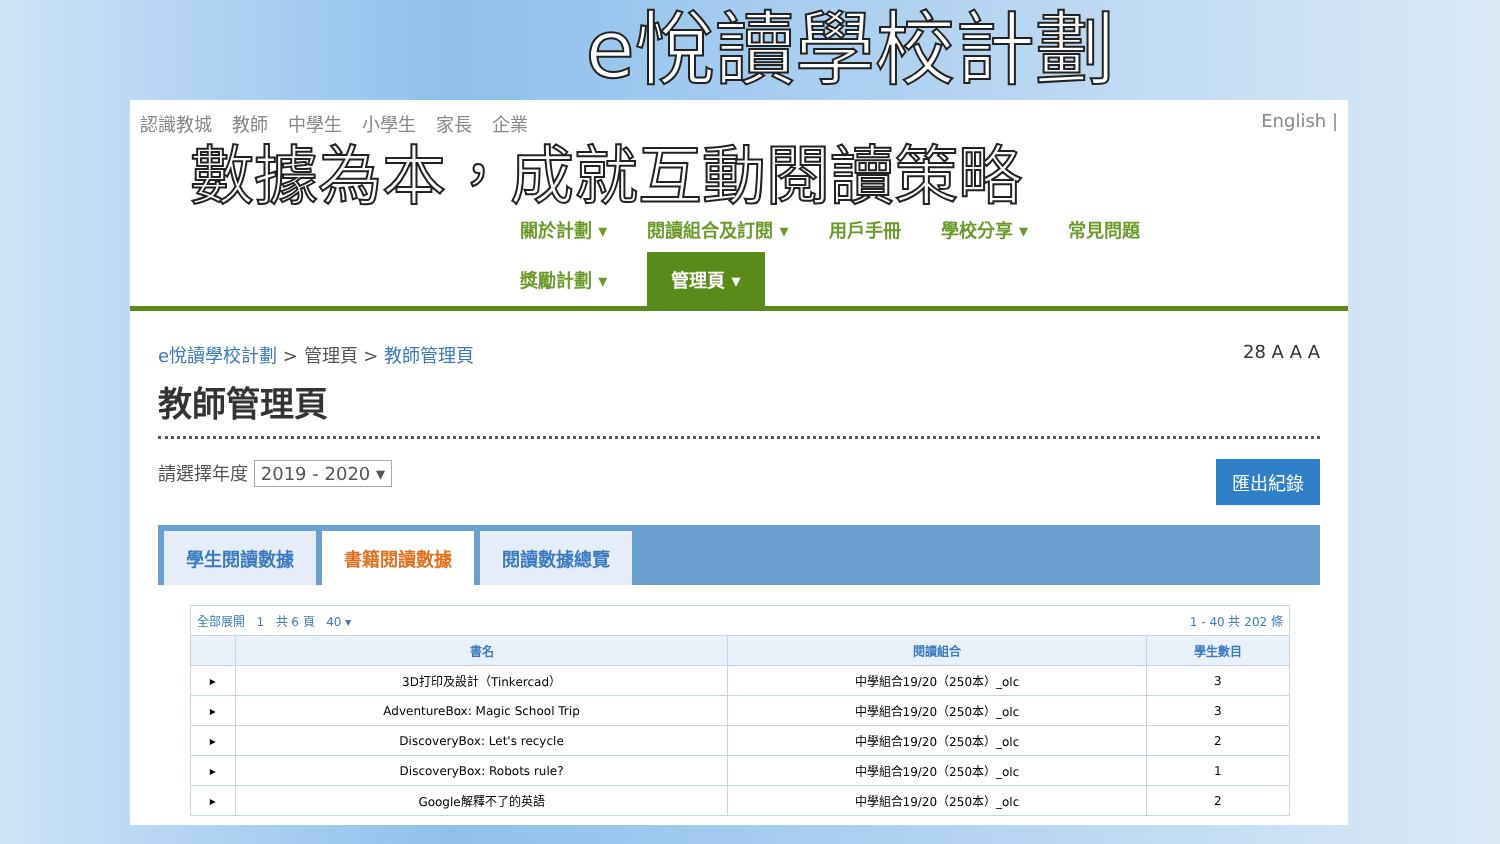e悅讀學校計劃
認識教城 教師 中學生 小學生 家長 企業 English |
數據為本，成就互動閱讀策略
關於計劃 ▾ 閱讀組合及訂閱 ▾ 用戶手冊 學校分享 ▾ 常見問題
獎勵計劃 ▾ 管理頁 ▾
e悅讀學校計劃 > 管理頁 > 教師管理頁 28 A A A
教師管理頁
請選擇年度 2019 - 2020 ▾ 匯出紀錄
學生閱讀數據 書籍閱讀數據 閱讀數據總覽
| 全部展開 1 共 6 頁 40 ▾ 1 - 40 共 202 條 | | | |
| | 書名 | 閱讀組合 | 學生數目 |
| ▸ | 3D打印及設計（Tinkercad） | 中學組合19/20（250本）_olc | 3 |
| ▸ | AdventureBox: Magic School Trip | 中學組合19/20（250本）_olc | 3 |
| ▸ | DiscoveryBox: Let's recycle | 中學組合19/20（250本）_olc | 2 |
| ▸ | DiscoveryBox: Robots rule? | 中學組合19/20（250本）_olc | 1 |
| ▸ | Google解釋不了的英語 | 中學組合19/20（250本）_olc | 2 |